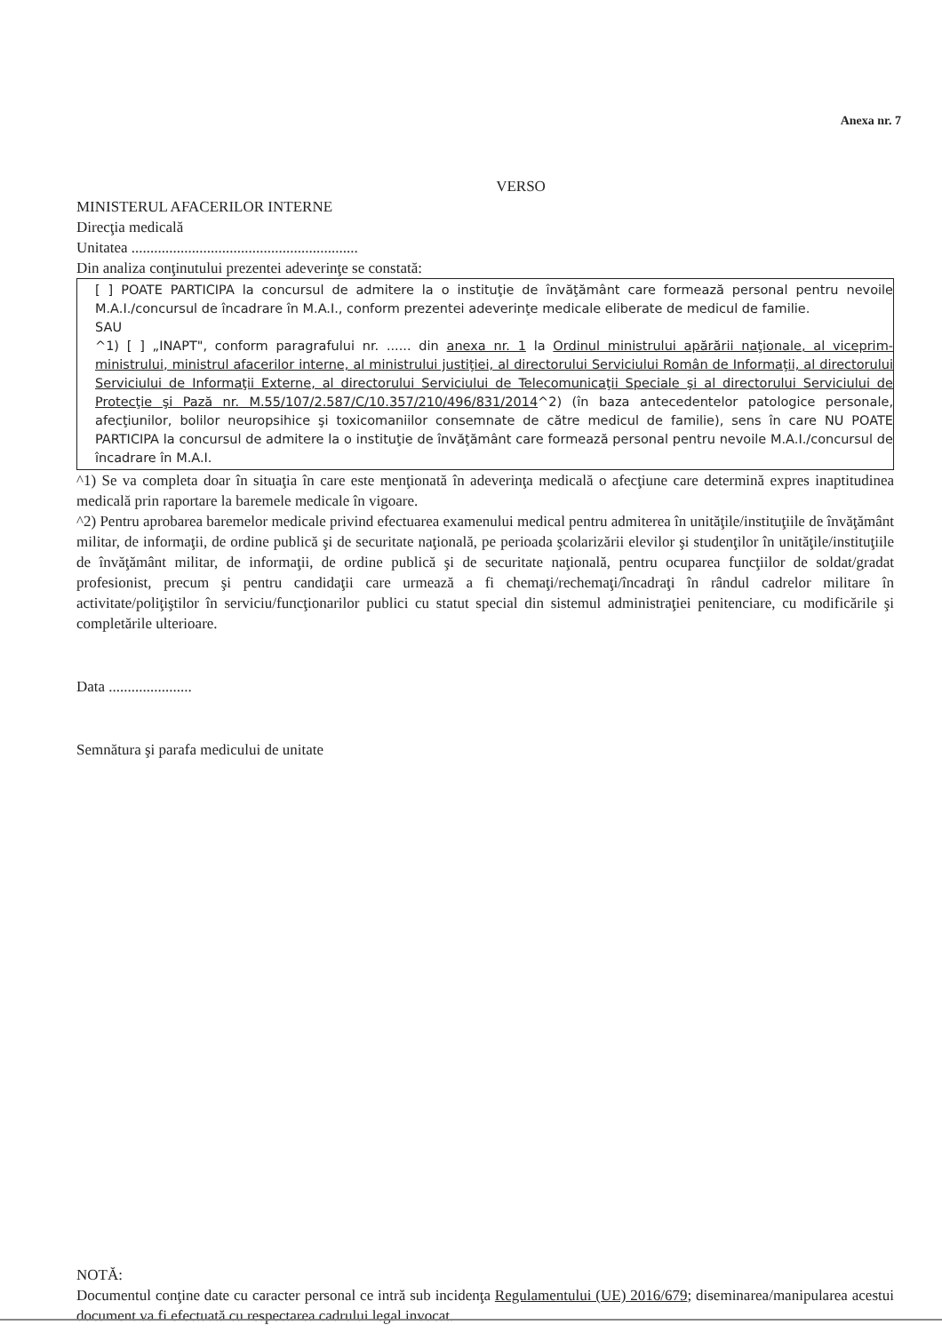Anexa nr. 7
VERSO
MINISTERUL AFACERILOR INTERNE
Direcţia medicală
Unitatea ............................................................
Din analiza conţinutului prezentei adeverinţe se constată:
[ ] POATE PARTICIPA la concursul de admitere la o instituţie de învăţământ care formează personal pentru nevoile M.A.I./concursul de încadrare în M.A.I., conform prezentei adeverinţe medicale eliberate de medicul de familie.
SAU
^1) [ ] „INAPT", conform paragrafului nr. ...... din anexa nr. 1 la Ordinul ministrului apărării naţionale, al viceprim-ministrului, ministrul afacerilor interne, al ministrului justiţiei, al directorului Serviciului Român de Informaţii, al directorului Serviciului de Informaţii Externe, al directorului Serviciului de Telecomunicaţii Speciale şi al directorului Serviciului de Protecţie şi Pază nr. M.55/107/2.587/C/10.357/210/496/831/2014^2) (în baza antecedentelor patologice personale, afecţiunilor, bolilor neuropsihice şi toxicomaniilor consemnate de către medicul de familie), sens în care NU POATE PARTICIPA la concursul de admitere la o instituţie de învăţământ care formează personal pentru nevoile M.A.I./concursul de încadrare în M.A.I.
^1) Se va completa doar în situaţia în care este menţionată în adeverinţa medicală o afecţiune care determină expres inaptitudinea medicală prin raportare la baremele medicale în vigoare.
^2) Pentru aprobarea baremelor medicale privind efectuarea examenului medical pentru admiterea în unităţile/instituţiile de învăţământ militar, de informaţii, de ordine publică şi de securitate naţională, pe perioada şcolarizării elevilor şi studenţilor în unităţile/instituţiile de învăţământ militar, de informaţii, de ordine publică şi de securitate naţională, pentru ocuparea funcţiilor de soldat/gradat profesionist, precum şi pentru candidaţii care urmează a fi chemaţi/rechemaţi/încadraţi în rândul cadrelor militare în activitate/poliţiştilor în serviciu/funcţionarilor publici cu statut special din sistemul administraţiei penitenciare, cu modificările şi completările ulterioare.
Data ......................
Semnătura şi parafa medicului de unitate
NOTĂ:
Documentul conţine date cu caracter personal ce intră sub incidenţa Regulamentului (UE) 2016/679; diseminarea/manipularea acestui document va fi efectuată cu respectarea cadrului legal invocat.